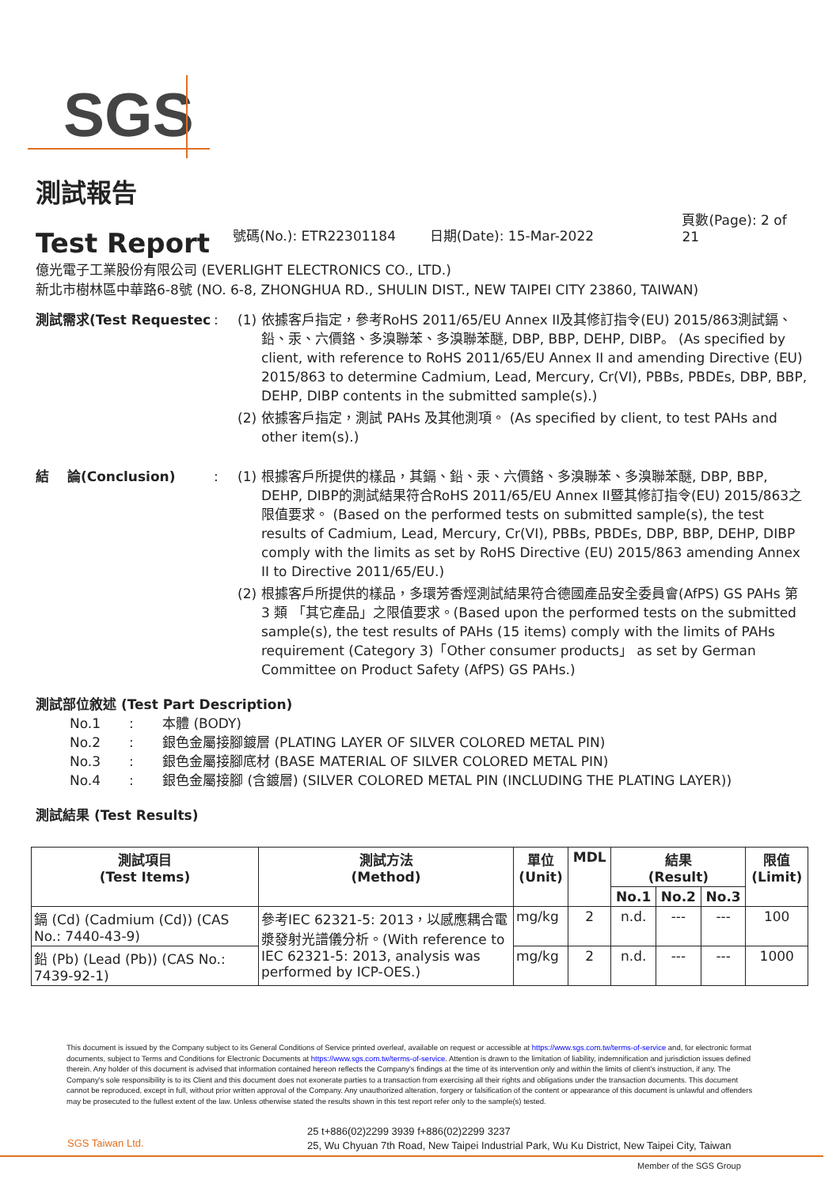SGS
測試報告
Test Report
號碼(No.): ETR22301184
日期(Date): 15-Mar-2022
頁數(Page): 2 of 21
億光電子工業股份有限公司 (EVERLIGHT ELECTRONICS CO., LTD.)
新北市樹林區中華路6-8號 (NO. 6-8, ZHONGHUA RD., SHULIN DIST., NEW TAIPEI CITY 23860, TAIWAN)
測試需求(Test Requestec : (1)
依據客戶指定，參考RoHS 2011/65/EU Annex II及其修訂指令(EU) 2015/863測試鎘、鉛、汞、六價鉻、多溴聯苯、多溴聯苯醚, DBP, BBP, DEHP, DIBP。 (As specified by client, with reference to RoHS 2011/65/EU Annex II and amending Directive (EU) 2015/863 to determine Cadmium, Lead, Mercury, Cr(VI), PBBs, PBDEs, DBP, BBP, DEHP, DIBP contents in the submitted sample(s).)
(2)
依據客戶指定，測試 PAHs 及其他測項。 (As specified by client, to test PAHs and other item(s).)
結　 論(Conclusion) : (1)
根據客戶所提供的樣品，其鎘、鉛、汞、六價鉻、多溴聯苯、多溴聯苯醚, DBP, BBP, DEHP, DIBP的測試結果符合RoHS 2011/65/EU Annex II暨其修訂指令(EU) 2015/863之限值要求。 (Based on the performed tests on submitted sample(s), the test results of Cadmium, Lead, Mercury, Cr(VI), PBBs, PBDEs, DBP, BBP, DEHP, DIBP comply with the limits as set by RoHS Directive (EU) 2015/863 amending Annex II to Directive 2011/65/EU.)
(2)
根據客戶所提供的樣品，多環芳香烴測試結果符合德國產品安全委員會(AfPS) GS PAHs 第 3 類 「其它產品」之限值要求。(Based upon the performed tests on the submitted sample(s), the test results of PAHs (15 items) comply with the limits of PAHs requirement (Category 3)「Other consumer products」 as set by German Committee on Product Safety (AfPS) GS PAHs.)
測試部位敘述 (Test Part Description)
No.1
:
本體 (BODY)
No.2
:
銀色金屬接腳鍍層 (PLATING LAYER OF SILVER COLORED METAL PIN)
No.3
:
銀色金屬接腳底材 (BASE MATERIAL OF SILVER COLORED METAL PIN)
No.4
:
銀色金屬接腳 (含鍍層) (SILVER COLORED METAL PIN (INCLUDING THE PLATING LAYER))
測試結果 (Test Results)
| 測試項目 (Test Items) | 測試方法 (Method) | 單位 (Unit) | MDL | 結果 (Result) | | | 限值 (Limit) |
| --- | --- | --- | --- | --- | --- | --- | --- |
| | | | | No.1 | No.2 | No.3 | |
| 鎘 (Cd) (Cadmium (Cd)) (CAS No.: 7440-43-9) | 參考IEC 62321-5: 2013，以感應耦合電漿發射光譜儀分析。(With reference to IEC 62321-5: 2013, analysis was performed by ICP-OES.) | mg/kg | 2 | n.d. | --- | --- | 100 |
| 鉛 (Pb) (Lead (Pb)) (CAS No.: 7439-92-1) | | mg/kg | 2 | n.d. | --- | --- | 1000 |
This document is issued by the Company subject to its General Conditions of Service printed overleaf, available on request or accessible at https://www.sgs.com.tw/terms-of-service and, for electronic format documents, subject to Terms and Conditions for Electronic Documents at https://www.sgs.com.tw/terms-of-service. Attention is drawn to the limitation of liability, indemnification and jurisdiction issues defined therein. Any holder of this document is advised that information contained hereon reflects the Company's findings at the time of its intervention only and within the limits of client's instruction, if any. The Company's sole responsibility is to its Client and this document does not exonerate parties to a transaction from exercising all their rights and obligations under the transaction documents. This document cannot be reproduced, except in full, without prior written approval of the Company. Any unauthorized alteration, forgery or falsification of the content or appearance of this document is unlawful and offenders may be prosecuted to the fullest extent of the law. Unless otherwise stated the results shown in this test report refer only to the sample(s) tested.
SGS Taiwan Ltd.
25 t+886(02)2299 3939 f+886(02)2299 3237
25, Wu Chyuan 7th Road, New Taipei Industrial Park, Wu Ku District, New Taipei City, Taiwan
Member of the SGS Group